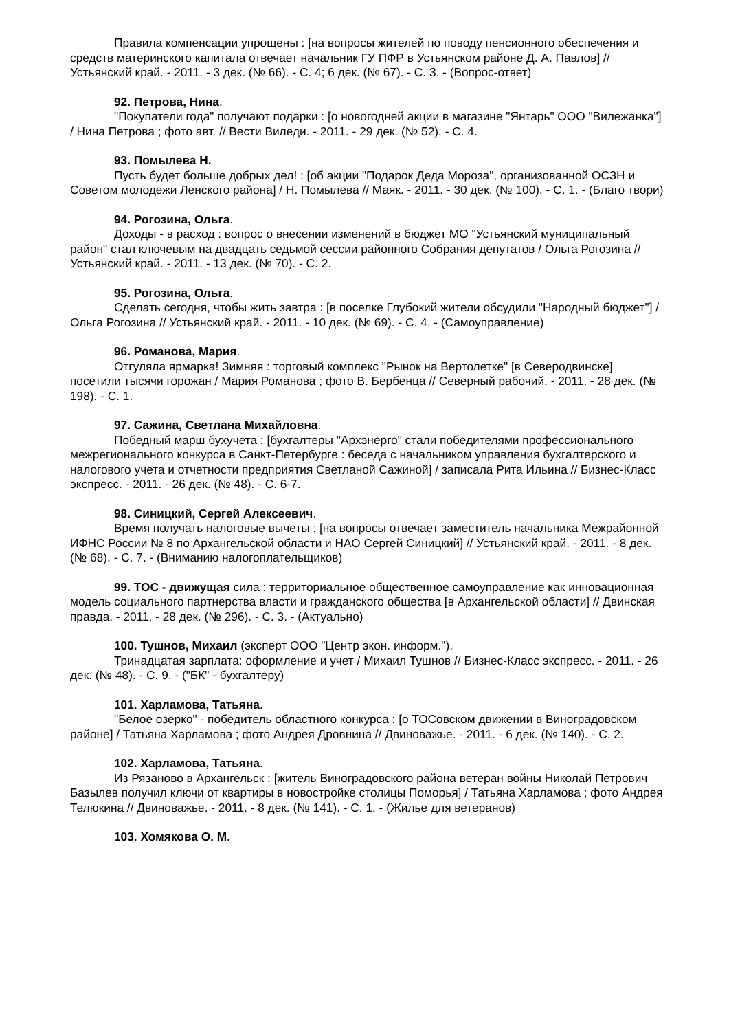Правила компенсации упрощены : [на вопросы жителей по поводу пенсионного обеспечения и средств материнского капитала отвечает начальник ГУ ПФР в Устьянском районе Д. А. Павлов] // Устьянский край. - 2011. - 3 дек. (№ 66). - С. 4; 6 дек. (№ 67). - С. 3. - (Вопрос-ответ)
92. Петрова, Нина.
"Покупатели года" получают подарки : [о новогодней акции в магазине "Янтарь" ООО "Вилежанка"] / Нина Петрова ; фото авт. // Вести Виледи. - 2011. - 29 дек. (№ 52). - С. 4.
93. Помылева Н.
Пусть будет больше добрых дел! : [об акции "Подарок Деда Мороза", организованной ОСЗН и Советом молодежи Ленского района] / Н. Помылева // Маяк. - 2011. - 30 дек. (№ 100). - С. 1. - (Благо твори)
94. Рогозина, Ольга.
Доходы - в расход : вопрос о внесении изменений в бюджет МО "Устьянский муниципальный район" стал ключевым на двадцать седьмой сессии районного Собрания депутатов / Ольга Рогозина // Устьянский край. - 2011. - 13 дек. (№ 70). - С. 2.
95. Рогозина, Ольга.
Сделать сегодня, чтобы жить завтра : [в поселке Глубокий жители обсудили "Народный бюджет"] / Ольга Рогозина // Устьянский край. - 2011. - 10 дек. (№ 69). - С. 4. - (Самоуправление)
96. Романова, Мария.
Отгуляла ярмарка! Зимняя : торговый комплекс "Рынок на Вертолетке" [в Северодвинске] посетили тысячи горожан / Мария Романова ; фото В. Бербенца // Северный рабочий. - 2011. - 28 дек. (№ 198). - С. 1.
97. Сажина, Светлана Михайловна.
Победный марш бухучета : [бухгалтеры "Архэнерго" стали победителями профессионального межрегионального конкурса в Санкт-Петербурге : беседа с начальником управления бухгалтерского и налогового учета и отчетности предприятия Светланой Сажиной] / записала Рита Ильина // Бизнес-Класс экспресс. - 2011. - 26 дек. (№ 48). - С. 6-7.
98. Синицкий, Сергей Алексеевич.
Время получать налоговые вычеты : [на вопросы отвечает заместитель начальника Межрайонной ИФНС России № 8 по Архангельской области и НАО Сергей Синицкий] // Устьянский край. - 2011. - 8 дек. (№ 68). - С. 7. - (Вниманию налогоплательщиков)
99. ТОС - движущая сила : территориальное общественное самоуправление как инновационная модель социального партнерства власти и гражданского общества [в Архангельской области] // Двинская правда. - 2011. - 28 дек. (№ 296). - С. 3. - (Актуально)
100. Тушнов, Михаил (эксперт ООО "Центр экон. информ.").
Тринадцатая зарплата: оформление и учет / Михаил Тушнов // Бизнес-Класс экспресс. - 2011. - 26 дек. (№ 48). - С. 9. - ("БК" - бухгалтеру)
101. Харламова, Татьяна.
"Белое озерко" - победитель областного конкурса : [о ТОСовском движении в Виноградовском районе] / Татьяна Харламова ; фото Андрея Дровнина // Двиноважье. - 2011. - 6 дек. (№ 140). - С. 2.
102. Харламова, Татьяна.
Из Рязаново в Архангельск : [житель Виноградовского района ветеран войны Николай Петрович Базылев получил ключи от квартиры в новостройке столицы Поморья] / Татьяна Харламова ; фото Андрея Телюкина // Двиноважье. - 2011. - 8 дек. (№ 141). - С. 1. - (Жилье для ветеранов)
103. Хомякова О. М.